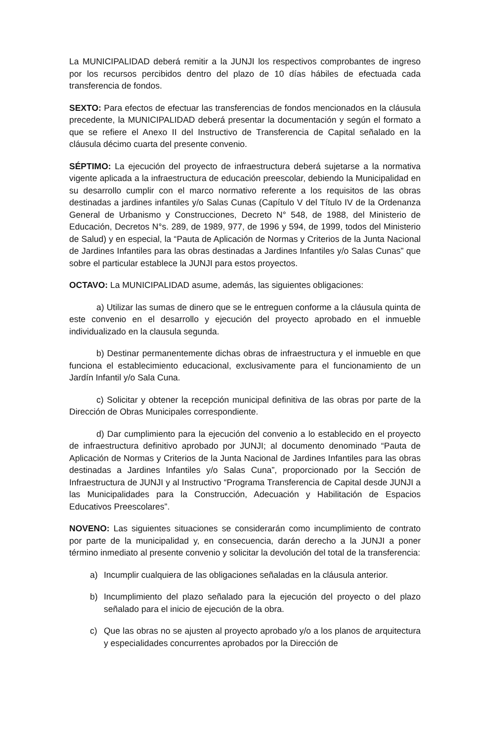La MUNICIPALIDAD deberá remitir a la JUNJI los respectivos comprobantes de ingreso por los recursos percibidos dentro del plazo de 10 días hábiles de efectuada cada transferencia de fondos.
SEXTO: Para efectos de efectuar las transferencias de fondos mencionados en la cláusula precedente, la MUNICIPALIDAD deberá presentar la documentación y según el formato a que se refiere el Anexo II del Instructivo de Transferencia de Capital señalado en la cláusula décimo cuarta del presente convenio.
SÉPTIMO: La ejecución del proyecto de infraestructura deberá sujetarse a la normativa vigente aplicada a la infraestructura de educación preescolar, debiendo la Municipalidad en su desarrollo cumplir con el marco normativo referente a los requisitos de las obras destinadas a jardines infantiles y/o Salas Cunas (Capítulo V del Título IV de la Ordenanza General de Urbanismo y Construcciones, Decreto N° 548, de 1988, del Ministerio de Educación, Decretos N°s. 289, de 1989, 977, de 1996 y 594, de 1999, todos del Ministerio de Salud) y en especial, la “Pauta de Aplicación de Normas y Criterios de la Junta Nacional de Jardines Infantiles para las obras destinadas a Jardines Infantiles y/o Salas Cunas” que sobre el particular establece la JUNJI para estos proyectos.
OCTAVO: La MUNICIPALIDAD asume, además, las siguientes obligaciones:
a) Utilizar las sumas de dinero que se le entreguen conforme a la cláusula quinta de este convenio en el desarrollo y ejecución del proyecto aprobado en el inmueble individualizado en la clausula segunda.
b) Destinar permanentemente dichas obras de infraestructura y el inmueble en que funciona el establecimiento educacional, exclusivamente para el funcionamiento de un Jardín Infantil y/o Sala Cuna.
c) Solicitar y obtener la recepción municipal definitiva de las obras por parte de la Dirección de Obras Municipales correspondiente.
d) Dar cumplimiento para la ejecución del convenio a lo establecido en el proyecto de infraestructura definitivo aprobado por JUNJI; al documento denominado “Pauta de Aplicación de Normas y Criterios de la Junta Nacional de Jardines Infantiles para las obras destinadas a Jardines Infantiles y/o Salas Cuna”, proporcionado por la Sección de Infraestructura de JUNJI y al Instructivo “Programa Transferencia de Capital desde JUNJI a las Municipalidades para la Construcción, Adecuación y Habilitación de Espacios Educativos Preescolares”.
NOVENO: Las siguientes situaciones se considerarán como incumplimiento de contrato por parte de la municipalidad y, en consecuencia, darán derecho a la JUNJI a poner término inmediato al presente convenio y solicitar la devolución del total de la transferencia:
a) Incumplir cualquiera de las obligaciones señaladas en la cláusula anterior.
b) Incumplimiento del plazo señalado para la ejecución del proyecto o del plazo señalado para el inicio de ejecución de la obra.
c) Que las obras no se ajusten al proyecto aprobado y/o a los planos de arquitectura y especialidades concurrentes aprobados por la Dirección de